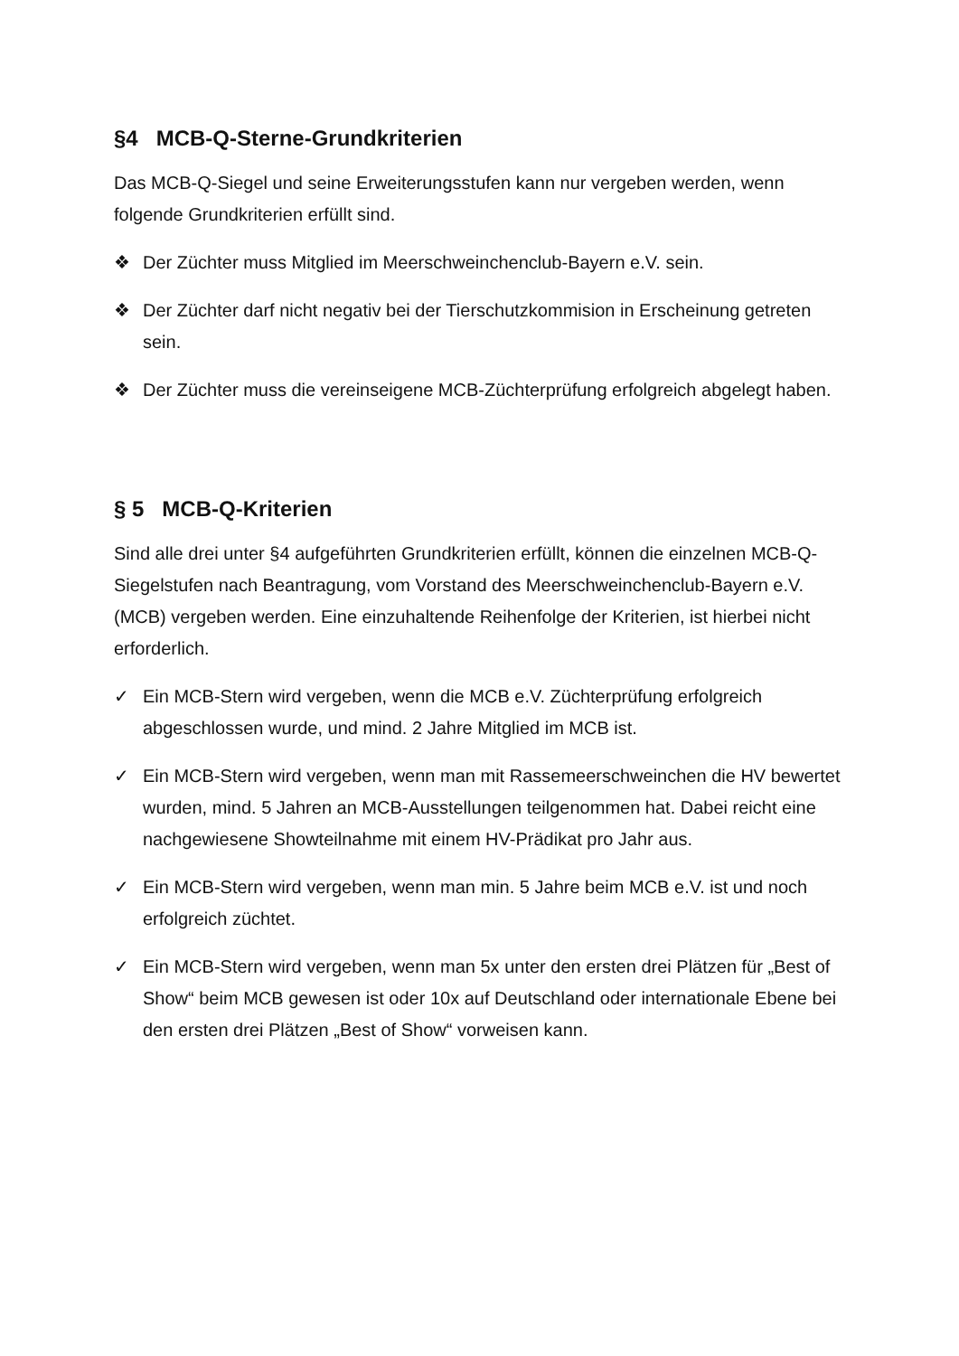§4 MCB-Q-Sterne-Grundkriterien
Das MCB-Q-Siegel und seine Erweiterungsstufen kann nur vergeben werden, wenn folgende Grundkriterien erfüllt sind.
❖ Der Züchter muss Mitglied im Meerschweinchenclub-Bayern e.V. sein.
❖ Der Züchter darf nicht negativ bei der Tierschutzkommision in Erscheinung getreten sein.
❖ Der Züchter muss die vereinseigene MCB-Züchterprüfung erfolgreich abgelegt haben.
§ 5 MCB-Q-Kriterien
Sind alle drei unter §4 aufgeführten Grundkriterien erfüllt, können die einzelnen MCB-Q-Siegelstufen nach Beantragung, vom Vorstand des Meerschweinchenclub-Bayern e.V. (MCB) vergeben werden. Eine einzuhaltende Reihenfolge der Kriterien, ist hierbei nicht erforderlich.
✓ Ein MCB-Stern wird vergeben, wenn die MCB e.V. Züchterprüfung erfolgreich abgeschlossen wurde, und mind. 2 Jahre Mitglied im MCB ist.
✓ Ein MCB-Stern wird vergeben, wenn man mit Rassemeerschweinchen die HV bewertet wurden, mind. 5 Jahren an MCB-Ausstellungen teilgenommen hat. Dabei reicht eine nachgewiesene Showteilnahme mit einem HV-Prädikat pro Jahr aus.
✓ Ein MCB-Stern wird vergeben, wenn man min. 5 Jahre beim MCB e.V. ist und noch erfolgreich züchtet.
✓ Ein MCB-Stern wird vergeben, wenn man 5x unter den ersten drei Plätzen für „Best of Show“ beim MCB gewesen ist oder 10x auf Deutschland oder internationale Ebene bei den ersten drei Plätzen „Best of Show“ vorweisen kann.